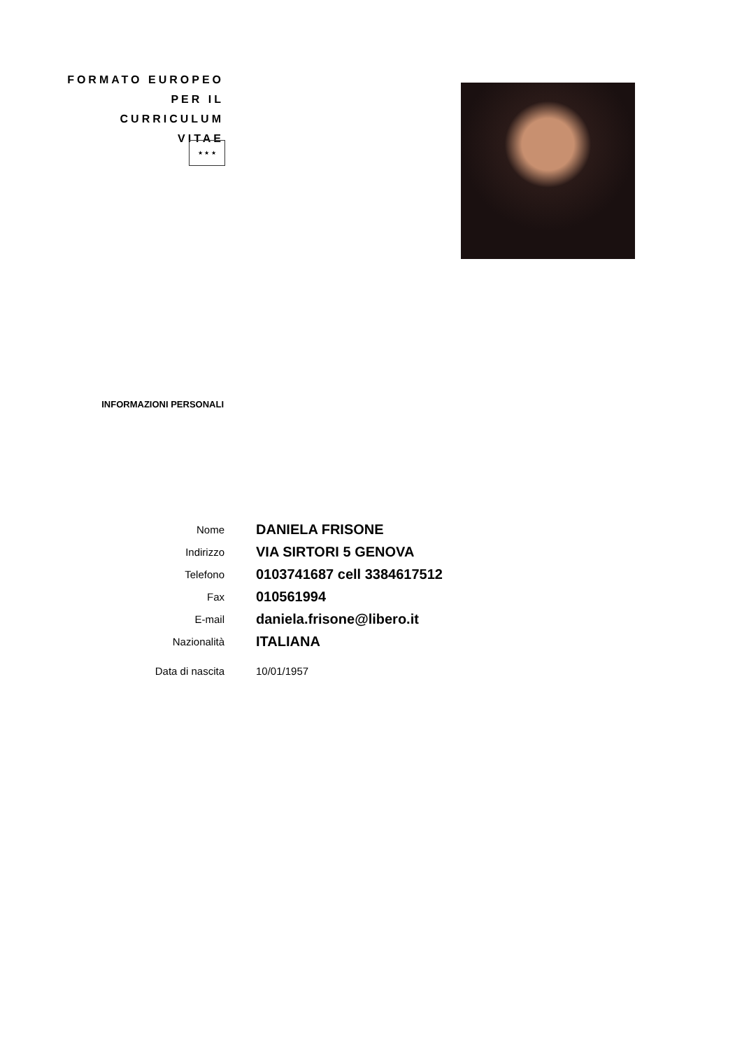FORMATO EUROPEO
PER IL CURRICULUM
VITAE
★ ★ ★
INFORMAZIONI PERSONALI
Nome
DANIELA FRISONE
Indirizzo
VIA SIRTORI 5 GENOVA
Telefono
0103741687 cell 3384617512
Fax
010561994
E-mail
daniela.frisone@libero.it
Nazionalità
ITALIANA
Data di nascita 10/01/1957